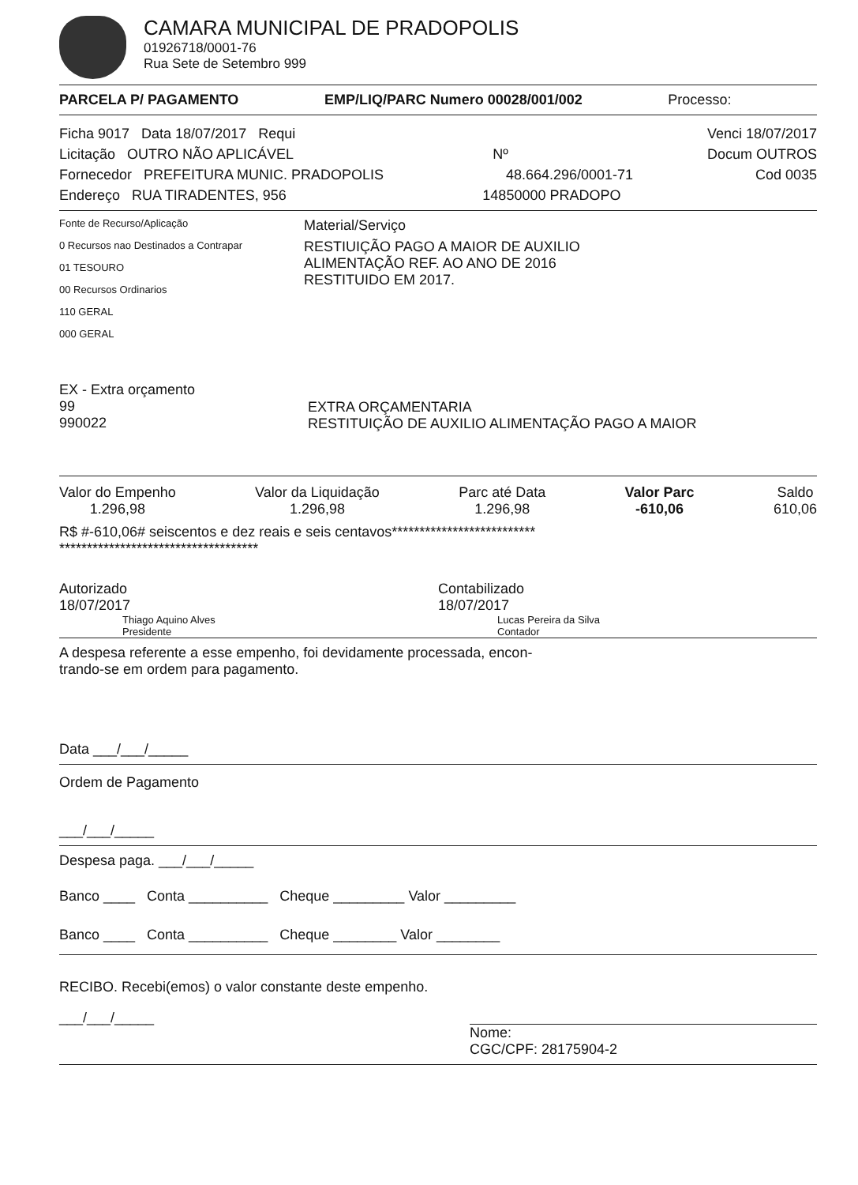CAMARA MUNICIPAL DE PRADOPOLIS
01926718/0001-76
Rua Sete de Setembro 999
PARCELA P/ PAGAMENTO EMP/LIQ/PARC Numero 00028/001/002 Processo:
Ficha 9017 Data 18/07/2017 Requi Venci 18/07/2017
Licitação OUTRO NÃO APLICÁVEL Nº Docum OUTROS
Fornecedor PREFEITURA MUNIC. PRADOPOLIS 48.664.296/0001-71 Cod 0035
Endereço RUA TIRADENTES, 956 14850000 PRADOPO
Fonte de Recurso/Aplicação
0 Recursos nao Destinados a Contrapar
01 TESOURO
00 Recursos Ordinarios
110 GERAL
000 GERAL
Material/Serviço
RESTIUIÇÃO PAGO A MAIOR DE AUXILIO
ALIMENTAÇÃO REF. AO ANO DE 2016
RESTITUIDO EM 2017.
EX - Extra orçamento
99
990022
EXTRA ORÇAMENTARIA
RESTITUIÇÃO DE AUXILIO ALIMENTAÇÃO PAGO A MAIOR
Valor do Empenho
1.296,98
Valor da Liquidação
1.296,98
Parc até Data
1.296,98
Valor Parc
-610,06
Saldo
610,06
R$ #-610,06# seiscentos e dez reais e seis centavos**************************
************************************
Autorizado
18/07/2017
Thiago Aquino Alves
Presidente
Contabilizado
18/07/2017
Lucas Pereira da Silva
Contador
A despesa referente a esse empenho, foi devidamente processada, encon-
trando-se em ordem para pagamento.
Data ___/___/_____
Ordem de Pagamento
___/___/_____
Despesa paga. ___/___/_____
Banco ____ Conta __________ Cheque _________ Valor _________
Banco ____ Conta __________ Cheque ________ Valor ________
RECIBO. Recebi(emos) o valor constante deste empenho.
___/___/_____
Nome:
CGC/CPF: 28175904-2